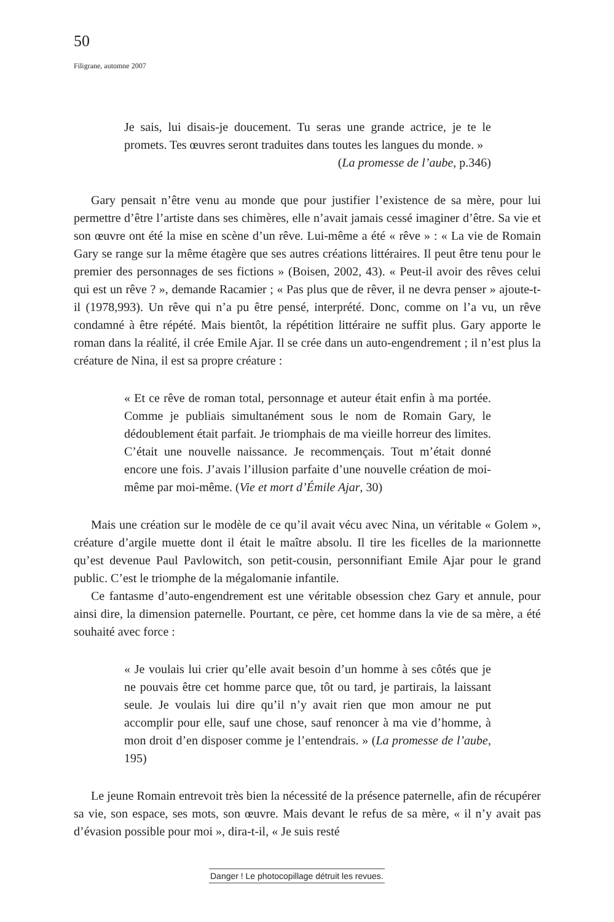50
Filigrane, automne 2007
Je sais, lui disais-je doucement. Tu seras une grande actrice, je te le promets. Tes œuvres seront traduites dans toutes les langues du monde. »
(La promesse de l’aube, p.346)
Gary pensait n’être venu au monde que pour justifier l’existence de sa mère, pour lui permettre d’être l’artiste dans ses chimères, elle n’avait jamais cessé imaginer d’être. Sa vie et son œuvre ont été la mise en scène d’un rêve. Lui-même a été « rêve » : « La vie de Romain Gary se range sur la même étagère que ses autres créations littéraires. Il peut être tenu pour le premier des personnages de ses fictions » (Boisen, 2002, 43). « Peut-il avoir des rêves celui qui est un rêve ? », demande Racamier ; « Pas plus que de rêver, il ne devra penser » ajoute-t-il (1978,993). Un rêve qui n’a pu être pensé, interprété. Donc, comme on l’a vu, un rêve condamné à être répété. Mais bientôt, la répétition littéraire ne suffit plus. Gary apporte le roman dans la réalité, il crée Emile Ajar. Il se crée dans un auto-engendrement ; il n’est plus la créature de Nina, il est sa propre créature :
« Et ce rêve de roman total, personnage et auteur était enfin à ma portée. Comme je publiais simultanément sous le nom de Romain Gary, le dédoublement était parfait. Je triomphais de ma vieille horreur des limites. C’était une nouvelle naissance. Je recommençais. Tout m’était donné encore une fois. J’avais l’illusion parfaite d’une nouvelle création de moi-même par moi-même. (Vie et mort d’Émile Ajar, 30)
Mais une création sur le modèle de ce qu’il avait vécu avec Nina, un véritable « Golem », créature d’argile muette dont il était le maître absolu. Il tire les ficelles de la marionnette qu’est devenue Paul Pavlowitch, son petit-cousin, personnifiant Emile Ajar pour le grand public. C’est le triomphe de la mégalomanie infantile.
Ce fantasme d’auto-engendrement est une véritable obsession chez Gary et annule, pour ainsi dire, la dimension paternelle. Pourtant, ce père, cet homme dans la vie de sa mère, a été souhaité avec force :
« Je voulais lui crier qu’elle avait besoin d’un homme à ses côtés que je ne pouvais être cet homme parce que, tôt ou tard, je partirais, la laissant seule. Je voulais lui dire qu’il n’y avait rien que mon amour ne put accomplir pour elle, sauf une chose, sauf renoncer à ma vie d’homme, à mon droit d’en disposer comme je l’entendrais. » (La promesse de l’aube, 195)
Le jeune Romain entrevoit très bien la nécessité de la présence paternelle, afin de récupérer sa vie, son espace, ses mots, son œuvre. Mais devant le refus de sa mère, « il n’y avait pas d’évasion possible pour moi », dira-t-il, « Je suis resté
Danger ! Le photocopillage détruit les revues.